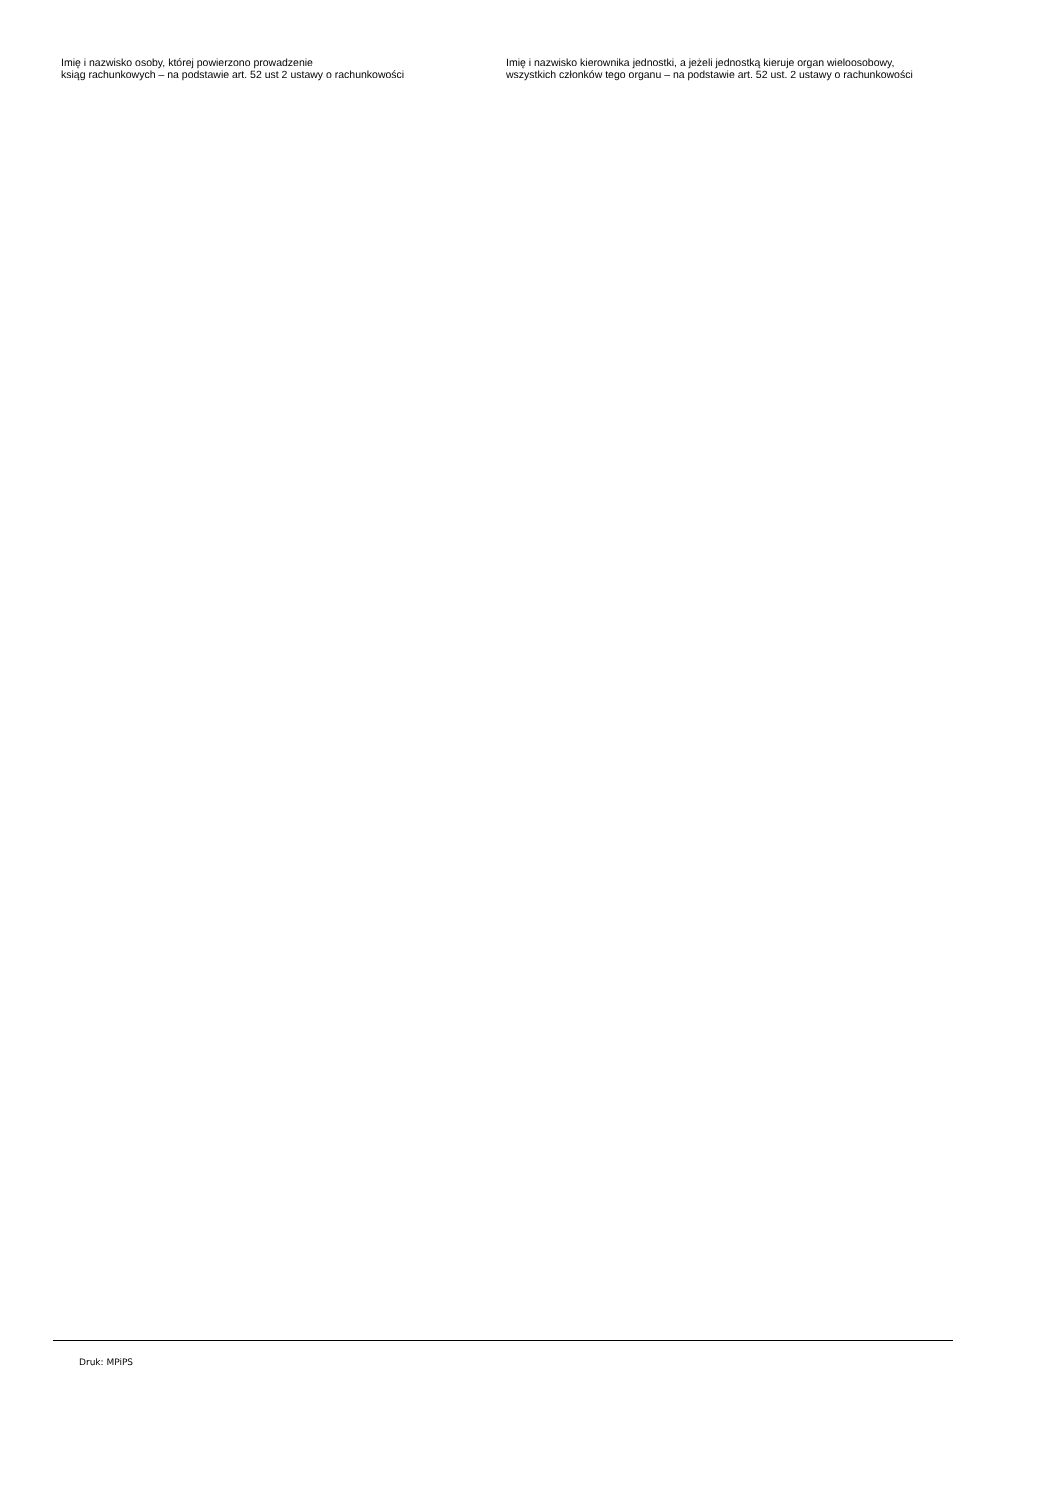Imię i nazwisko osoby, której powierzono prowadzenie
ksiąg rachunkowych – na podstawie art. 52 ust 2 ustawy o rachunkowości
Imię i nazwisko kierownika jednostki, a jeżeli jednostką kieruje organ wieloosobowy, wszystkich członków tego organu – na podstawie art. 52 ust. 2 ustawy o rachunkowości
Druk: MPiPS